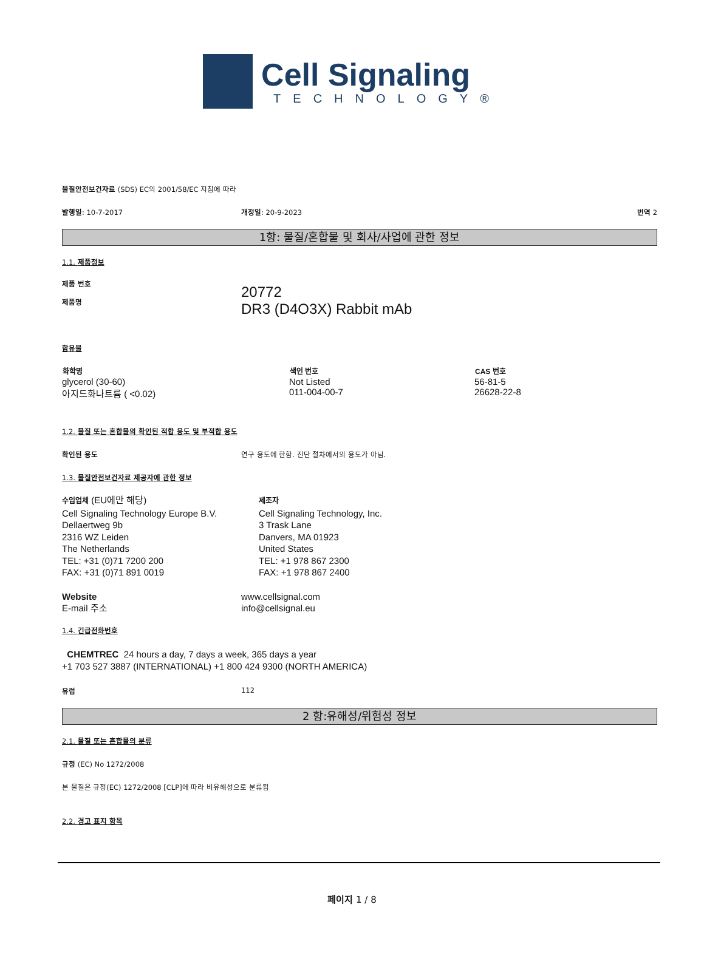Cell Signaling
TECHNOLOGY®
물질안전보건자료 (SDS) EC의 2001/58/EC 지침에 따라
발행일: 10-7-2017 개정일: 20-9-2023 번역 2
1항: 물질/혼합물 및 회사/사업에 관한 정보
1.1. 제품정보
제품 번호
제품명
20772
DR3 (D4O3X) Rabbit mAb
함유물
| 화학명 | 색인 번호 | CAS 번호 |
| --- | --- | --- |
| glycerol (30-60) | Not Listed | 56-81-5 |
| 아지드화나트륨 ( <0.02) | 011-004-00-7 | 26628-22-8 |
1.2. 물질 또는 혼합물의 확인된 적합 용도 및 부적합 용도
확인된 용도 연구 용도에 한함. 진단 절차에서의 용도가 아님.
1.3. 물질안전보건자료 제공자에 관한 정보
수입업체 (EU에만 해당)
Cell Signaling Technology Europe B.V.
Dellaertweg 9b
2316 WZ Leiden
The Netherlands
TEL: +31 (0)71 7200 200
FAX: +31 (0)71 891 0019
제조자
Cell Signaling Technology, Inc.
3 Trask Lane
Danvers, MA 01923
United States
TEL: +1 978 867 2300
FAX: +1 978 867 2400
Website
E-mail 주소
www.cellsignal.com
info@cellsignal.eu
1.4. 긴급전화번호
CHEMTREC 24 hours a day, 7 days a week, 365 days a year
+1 703 527 3887 (INTERNATIONAL) +1 800 424 9300 (NORTH AMERICA)
유럽 112
2 항:유해성/위험성 정보
2.1. 물질 또는 혼합물의 분류
규정 (EC) No 1272/2008
본 물질은 규정(EC) 1272/2008 [CLP]에 따라 비유해성으로 분류됨
2.2. 경고 표지 항목
페이지 1 / 8